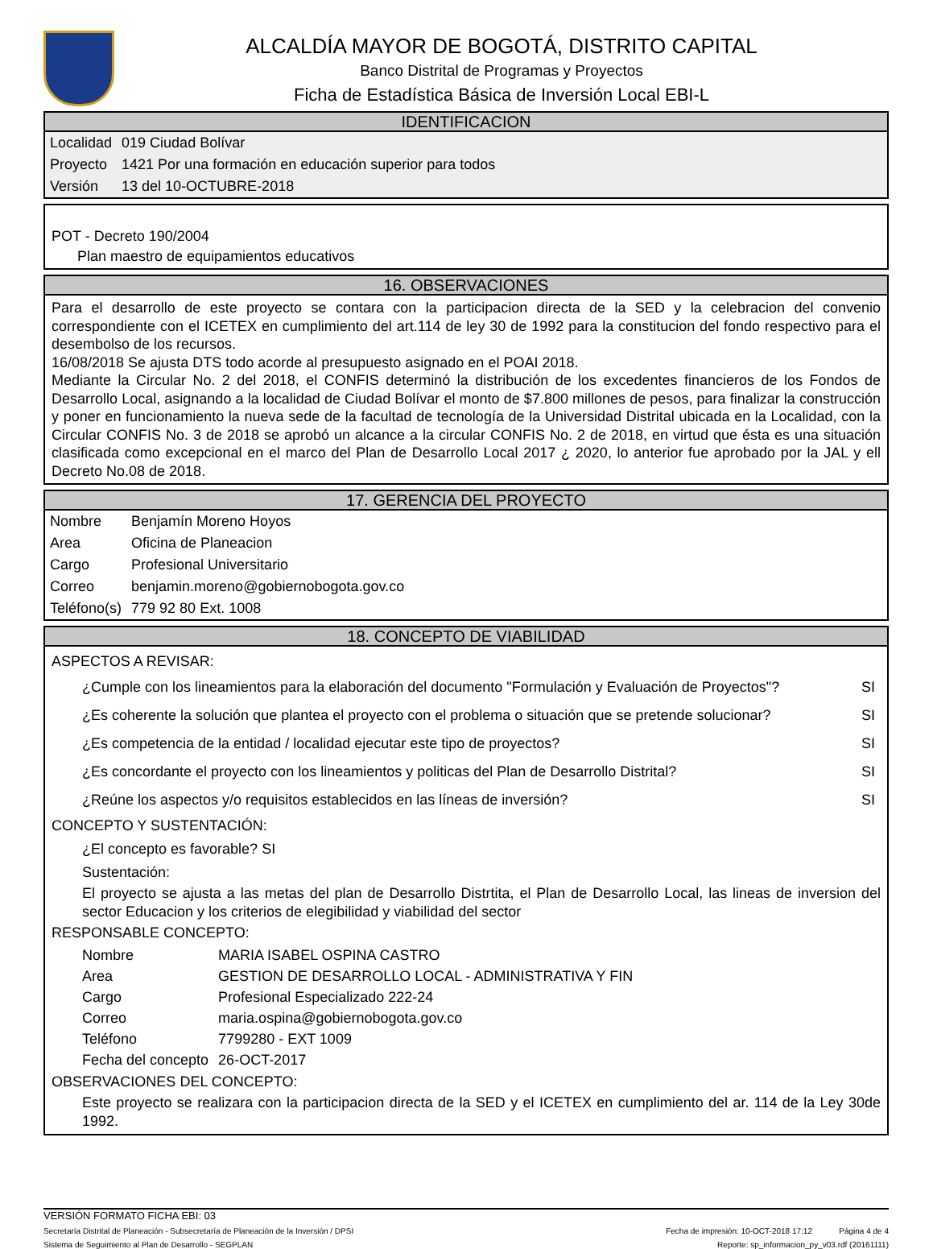ALCALDÍA MAYOR DE BOGOTÁ, DISTRITO CAPITAL
Banco Distrital de Programas y Proyectos
Ficha de Estadística Básica de Inversión Local EBI-L
IDENTIFICACION
| Localidad | 019 Ciudad Bolívar |
| Proyecto | 1421 Por una formación en educación superior para todos |
| Versión | 13 del 10-OCTUBRE-2018 |
POT - Decreto 190/2004
Plan maestro de equipamientos educativos
16. OBSERVACIONES
Para el desarrollo de este proyecto se contara con la participacion directa de la SED y la celebracion del convenio correspondiente con el ICETEX en cumplimiento del art.114 de ley 30 de 1992 para la constitucion del fondo respectivo para el desembolso de los recursos.
16/08/2018 Se ajusta DTS todo acorde al presupuesto asignado en el POAI 2018.
Mediante la Circular No. 2 del 2018, el CONFIS determinó la distribución de los excedentes financieros de los Fondos de Desarrollo Local, asignando a la localidad de Ciudad Bolívar el monto de $7.800 millones de pesos, para finalizar la construcción y poner en funcionamiento la nueva sede de la facultad de tecnología de la Universidad Distrital ubicada en la Localidad, con la Circular CONFIS No. 3 de 2018 se aprobó un alcance a la circular CONFIS No. 2 de 2018, en virtud que ésta es una situación clasificada como excepcional en el marco del Plan de Desarrollo Local 2017 ¿ 2020, lo anterior fue aprobado por la JAL y ell Decreto No.08 de 2018.
17. GERENCIA DEL PROYECTO
| Nombre | Benjamín Moreno Hoyos |
| Area | Oficina de Planeacion |
| Cargo | Profesional Universitario |
| Correo | benjamin.moreno@gobiernobogota.gov.co |
| Teléfono(s) | 779 92 80 Ext. 1008 |
18. CONCEPTO DE VIABILIDAD
ASPECTOS A REVISAR:
| ¿Cumple con los lineamientos para la elaboración del documento "Formulación y Evaluación de Proyectos"? | SI |
| ¿Es coherente la solución que plantea el proyecto con el problema o situación que se pretende solucionar? | SI |
| ¿Es competencia de la entidad / localidad ejecutar este tipo de proyectos? | SI |
| ¿Es concordante el proyecto con los lineamientos y politicas del Plan de Desarrollo Distrital? | SI |
| ¿Reúne los aspectos y/o requisitos establecidos en las líneas de inversión? | SI |
CONCEPTO Y SUSTENTACIÓN:
¿El concepto es favorable? SI
Sustentación:
El proyecto se ajusta a las metas del plan de Desarrollo Distrtita, el Plan de Desarrollo Local, las lineas de inversion del sector Educacion y los criterios de elegibilidad y viabilidad del sector
RESPONSABLE CONCEPTO:
| Nombre | MARIA ISABEL OSPINA CASTRO |
| Area | GESTION DE DESARROLLO LOCAL - ADMINISTRATIVA Y FIN |
| Cargo | Profesional Especializado 222-24 |
| Correo | maria.ospina@gobiernobogota.gov.co |
| Teléfono | 7799280 - EXT 1009 |
| Fecha del concepto | 26-OCT-2017 |
OBSERVACIONES DEL CONCEPTO:
Este proyecto se realizara con la participacion directa de la SED y el ICETEX en cumplimiento del ar. 114 de la Ley 30de 1992.
VERSIÓN FORMATO FICHA EBI: 03
Secretaría Distrital de Planeación - Subsecretaría de Planeación de la Inversión / DPSI Fecha de impresión: 10-OCT-2018 17:12 Página 4 de 4
Sistema de Seguimiento al Plan de Desarrollo - SEGPLAN Reporte: sp_informacion_py_v03.rdf (20161111)